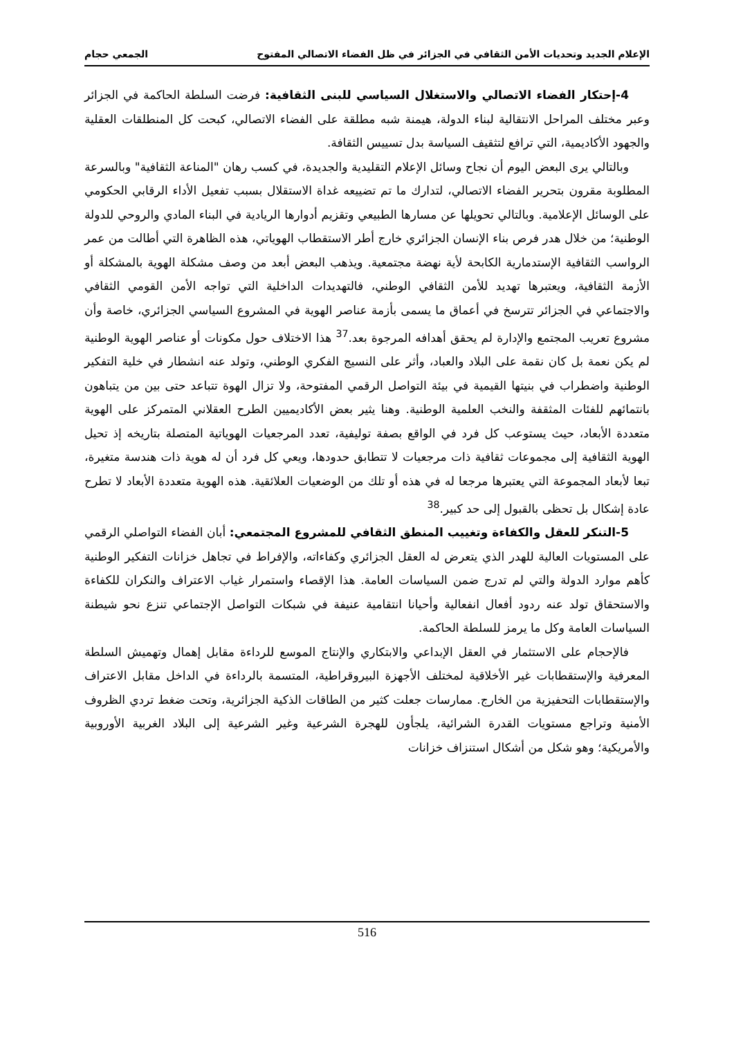الإعلام الجديد وتحديات الأمن الثقافي في الجزائر في ظل الفضاء الاتصالي المفتوح الجمعي حجام
4-إحتكار الفضاء الاتصالي والاستغلال السياسي للبنى الثقافية: فرضت السلطة الحاكمة في الجزائر وعبر مختلف المراحل الانتقالية لبناء الدولة، هيمنة شبه مطلقة على الفضاء الاتصالي، كبحت كل المنطلقات العقلية والجهود الأكاديمية، التي ترافع لتثقيف السياسة بدل تسييس الثقافة.
وبالتالي يرى البعض اليوم أن نجاح وسائل الإعلام التقليدية والجديدة، في كسب رهان "المناعة الثقافية" وبالسرعة المطلوبة مقرون بتحرير الفضاء الاتصالي، لتدارك ما تم تضييعه غداة الاستقلال بسبب تفعيل الأداء الرقابي الحكومي على الوسائل الإعلامية. وبالتالي تحويلها عن مسارها الطبيعي وتقزيم أدوارها الريادية في البناء المادي والروحي للدولة الوطنية؛ من خلال هدر فرص بناء الإنسان الجزائري خارج أطر الاستقطاب الهوياتي، هذه الظاهرة التي أطالت من عمر الرواسب الثقافية الإستدمارية الكابحة لأية نهضة مجتمعية. ويذهب البعض أبعد من وصف مشكلة الهوية بالمشكلة أو الأزمة الثقافية، ويعتبرها تهديد للأمن الثقافي الوطني، فالتهديدات الداخلية التي تواجه الأمن القومي الثقافي والاجتماعي في الجزائر تترسخ في أعماق ما يسمى بأزمة عناصر الهوية في المشروع السياسي الجزائري، خاصة وأن مشروع تعريب المجتمع والإدارة لم يحقق أهدافه المرجوة بعد.<sup>37</sup> هذا الاختلاف حول مكونات أو عناصر الهوية الوطنية لم يكن نعمة بل كان نقمة على البلاد والعباد، وأثر على النسيج الفكري الوطني، وتولد عنه انشطار في خلية التفكير الوطنية واضطراب في بنيتها القيمية في بيئة التواصل الرقمي المفتوحة، ولا تزال الهوة تتباعد حتى بين من يتباهون بانتمائهم للفئات المثقفة والنخب العلمية الوطنية. وهنا يثير بعض الأكاديميين الطرح العقلاني المتمركز على الهوية متعددة الأبعاد، حيث يستوعب كل فرد في الواقع بصفة توليفية، تعدد المرجعيات الهوياتية المتصلة بتاريخه إذ تحيل الهوية الثقافية إلى مجموعات ثقافية ذات مرجعيات لا تتطابق حدودها، ويعي كل فرد أن له هوية ذات هندسة متغيرة، تبعا لأبعاد المجموعة التي يعتبرها مرجعا له في هذه أو تلك من الوضعيات العلائقية. هذه الهوية متعددة الأبعاد لا تطرح عادة إشكال بل تحظى بالقبول إلى حد كبير.<sup>38</sup>
5-التنكر للعقل والكفاءة وتغييب المنطق الثقافي للمشروع المجتمعي: أبان الفضاء التواصلي الرقمي على المستويات العالية للهدر الذي يتعرض له العقل الجزائري وكفاءاته، والإفراط في تجاهل خزانات التفكير الوطنية كأهم موارد الدولة والتي لم تدرج ضمن السياسات العامة. هذا الإقصاء واستمرار غياب الاعتراف والنكران للكفاءة والاستحقاق تولد عنه ردود أفعال انفعالية وأحيانا انتقامية عنيفة في شبكات التواصل الإجتماعي تنزع نحو شيطنة السياسات العامة وكل ما يرمز للسلطة الحاكمة.
فالإحجام على الاستثمار في العقل الإبداعي والابتكاري والإنتاج الموسع للرداءة مقابل إهمال وتهميش السلطة المعرفية والإستقطابات غير الأخلاقية لمختلف الأجهزة البيروقراطية، المتسمة بالرداءة في الداخل مقابل الاعتراف والإستقطابات التحفيزية من الخارج. ممارسات جعلت كثير من الطاقات الذكية الجزائرية، وتحت ضغط تردي الظروف الأمنية وتراجع مستويات القدرة الشرائية، يلجأون للهجرة الشرعية وغير الشرعية إلى البلاد الغربية الأوروبية والأمريكية؛ وهو شكل من أشكال استنزاف خزانات
516